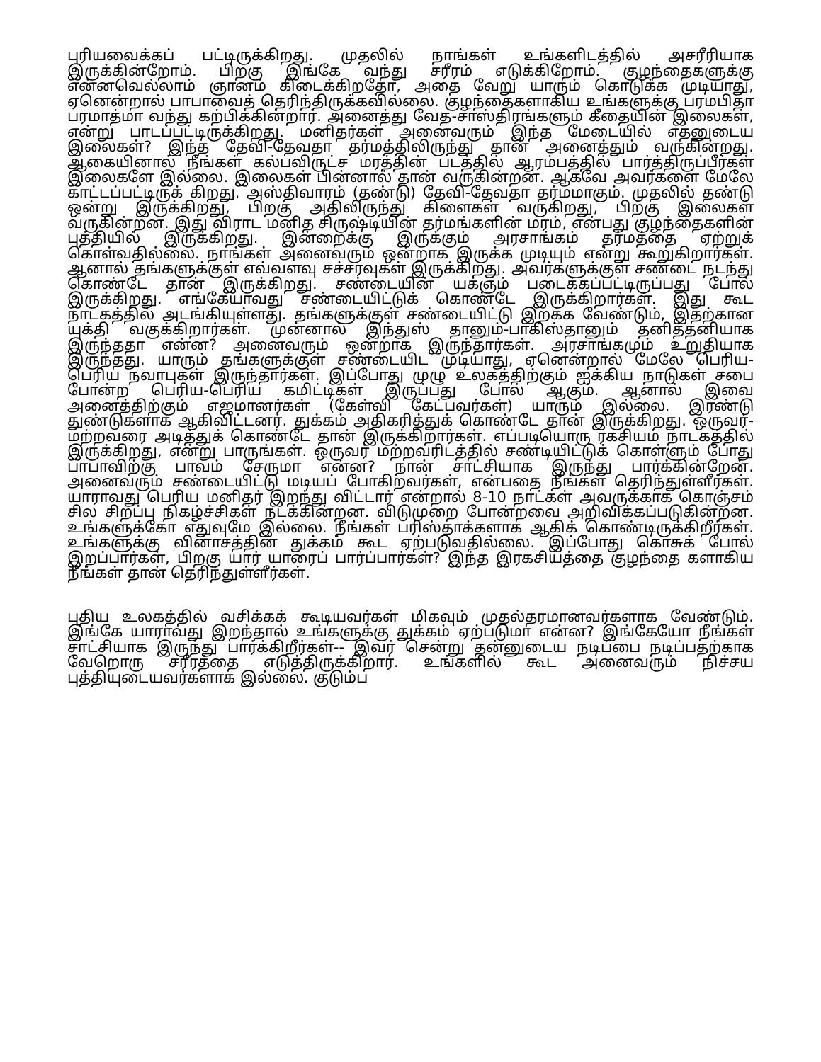புரியவைக்கப் பட்டிருக்கிறது. முதலில் நாங்கள் உங்களிடத்தில் அசரீரியாக இருக்கின்றோம். பிறகு இங்கே வந்து சரீரம் எடுக்கிறோம். குழந்தைகளுக்கு என்னவெல்லாம் ஞானம் கிடைக்கிறதோ, அதை வேறு யாரும் கொடுக்க முடியாது, ஏனென்றால் பாபாவைத் தெரிந்திருக்கவில்லை. குழந்தைகளாகிய உங்களுக்கு பரமபிதா பரமாத்மா வந்து கற்பிக்கின்றார். அனைத்து வேத-சாஸ்திரங்களும் கீதையின் இலைகள், என்று பாடப்பட்டிருக்கிறது. மனிதர்கள் அனைவரும் இந்த மேடையில் எதனுடைய இலைகள்? இந்த தேவி-தேவதா தர்மத்திலிருந்து தான் அனைத்தும் வருகின்றது. ஆகையினால் நீங்கள் கல்பவிருட்ச மரத்தின் படத்தில் ஆரம்பத்தில் பார்த்திருப்பீர்கள் இலைகளே இல்லை. இலைகள் பின்னால் தான் வருகின்றன. ஆகவே அவர்களை மேலே காட்டப்பட்டிருக் கிறது. அஸ்திவாரம் (தண்டு) தேவி-தேவதா தர்மமாகும். முதலில் தண்டு ஒன்று இருக்கிறது, பிறகு அதிலிருந்து கிளைகள் வருகிறது, பிறகு இலைகள் வருகின்றன. இது விராட மனித சிருஷ்டியின் தர்மங்களின் மரம், என்பது குழந்தைகளின் புத்தியில் இருக்கிறது. இன்றைக்கு இருக்கும் அரசாங்கம் தர்மத்தை ஏற்றுக் கொள்வதில்லை. நாங்கள் அனைவரும் ஒன்றாக இருக்க முடியும் என்று கூறுகிறார்கள். ஆனால் தங்களுக்குள் எவ்வளவு சச்சரவுகள் இருக்கிறது. அவர்களுக்குள் சண்டை நடந்து கொண்டே தான் இருக்கிறது. சண்டையின் யக்ஞம் படைக்கப்பட்டிருப்பது போல் இருக்கிறது. எங்கேயாவது சண்டையிட்டுக் கொண்டே இருக்கிறார்கள். இது கூட நாடகத்தில் அடங்கியுள்ளது. தங்களுக்குள் சண்டையிட்டு இறக்க வேண்டும், இதற்கான யுக்தி வகுக்கிறார்கள். முன்னால் இந்துஸ் தானும்-பாகிஸ்தானும் தனித்தனியாக இருந்ததா என்ன? அனைவரும் ஒன்றாக இருந்தார்கள். அரசாங்கமும் உறுதியாக இருந்தது. யாரும் தங்களுக்குள் சண்டையிட முடியாது, ஏனென்றால் மேலே பெரிய-பெரிய நவாபுகள் இருந்தார்கள். இப்போது முழு உலகத்திற்கும் ஐக்கிய நாடுகள் சபை போன்ற பெரிய-பெரிய கமிட்டிகள் இருப்பது போல் ஆகும். ஆனால் இவை அனைத்திற்கும் எஜமானர்கள் (கேள்வி கேட்பவர்கள்) யாரும் இல்லை. இரண்டு துண்டுகளாக ஆகிவிட்டனர். துக்கம் அதிகரித்துக் கொண்டே தான் இருக்கிறது. ஒருவர்-மற்றவரை அடித்துக் கொண்டே தான் இருக்கிறார்கள். எப்படியொரு ரகசியம் நாடகத்தில் இருக்கிறது, என்று பாருங்கள். ஒருவர் மற்றவரிடத்தில் சண்டியிட்டுக் கொள்ளும் போது பாபாவிற்கு பாவம் சேருமா என்ன? நான் சாட்சியாக இருந்து பார்க்கின்றேன். அனைவரும் சண்டையிட்டு மடியப் போகிறவர்கள், என்பதை நீங்கள் தெரிந்துள்ளீர்கள். யாராவது பெரிய மனிதர் இறந்து விட்டார் என்றால் 8-10 நாட்கள் அவருக்காக கொஞ்சம் சில சிறப்பு நிகழ்ச்சிகள் நடக்கின்றன. விடுமுறை போன்றவை அறிவிக்கப்படுகின்றன. உங்களுக்கோ எதுவுமே இல்லை. நீங்கள் பரிஸ்தாக்களாக ஆகிக் கொண்டிருக்கிறீர்கள். உங்களுக்கு வினாசத்தின் துக்கம் கூட ஏற்படுவதில்லை. இப்போது கொசுக் போல் இறப்பார்கள், பிறகு யார் யாரைப் பார்ப்பார்கள்? இந்த இரகசியத்தை குழந்தை களாகிய நீங்கள் தான் தெரிந்துள்ளீர்கள்.
புதிய உலகத்தில் வசிக்கக் கூடியவர்கள் மிகவும் முதல்தரமானவர்களாக வேண்டும். இங்கே யாராவது இறந்தால் உங்களுக்கு துக்கம் ஏற்படுமா என்ன? இங்கேயோ நீங்கள் சாட்சியாக இருந்து பார்க்கிறீர்கள்-- இவர் சென்று தன்னுடைய நடிப்பை நடிப்பதற்காக வேறொரு சரீரத்தை எடுத்திருக்கிறார். உங்களில் கூட அனைவரும் நிச்சய புத்தியுடையவர்களாக இல்லை. குடும்ப